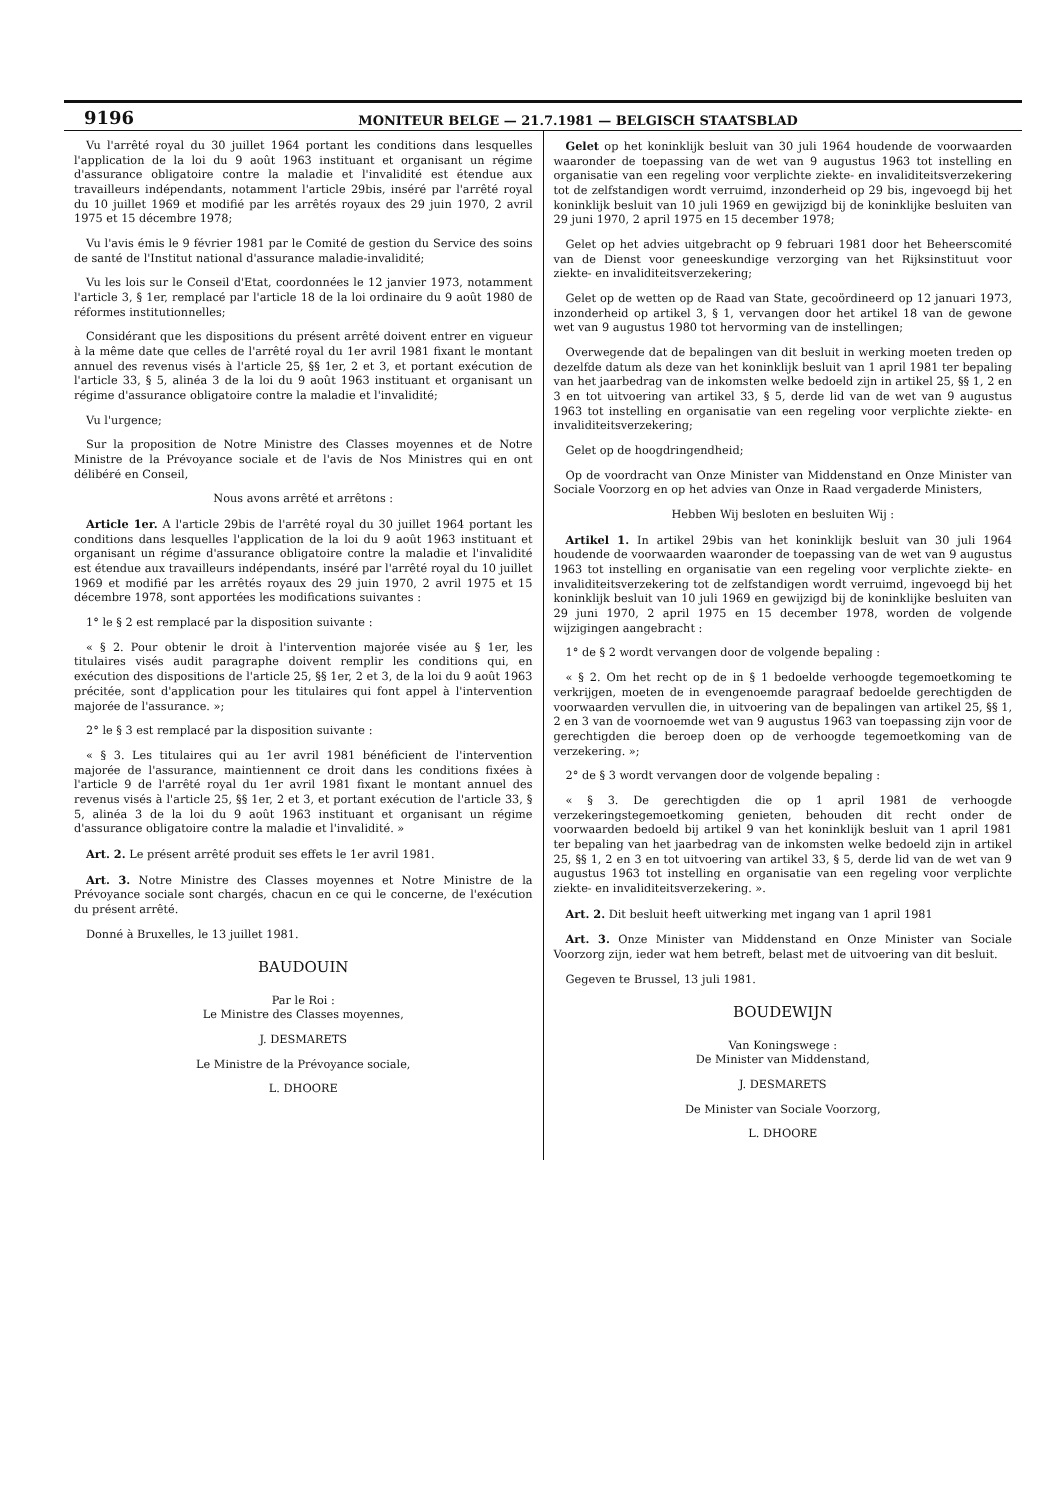9196 MONITEUR BELGE — 21.7.1981 — BELGISCH STAATSBLAD
Vu l'arrêté royal du 30 juillet 1964 portant les conditions dans lesquelles l'application de la loi du 9 août 1963 instituant et organisant un régime d'assurance obligatoire contre la maladie et l'invalidité est étendue aux travailleurs indépendants, notamment l'article 29bis, inséré par l'arrêté royal du 10 juillet 1969 et modifié par les arrêtés royaux des 29 juin 1970, 2 avril 1975 et 15 décembre 1978;
Vu l'avis émis le 9 février 1981 par le Comité de gestion du Service des soins de santé de l'Institut national d'assurance maladie-invalidité;
Vu les lois sur le Conseil d'Etat, coordonnées le 12 janvier 1973, notamment l'article 3, § 1er, remplacé par l'article 18 de la loi ordinaire du 9 août 1980 de réformes institutionnelles;
Considérant que les dispositions du présent arrêté doivent entrer en vigueur à la même date que celles de l'arrêté royal du 1er avril 1981 fixant le montant annuel des revenus visés à l'article 25, §§ 1er, 2 et 3, et portant exécution de l'article 33, § 5, alinéa 3 de la loi du 9 août 1963 instituant et organisant un régime d'assurance obligatoire contre la maladie et l'invalidité;
Vu l'urgence;
Sur la proposition de Notre Ministre des Classes moyennes et de Notre Ministre de la Prévoyance sociale et de l'avis de Nos Ministres qui en ont délibéré en Conseil,
Nous avons arrêté et arrêtons :
Article 1er. A l'article 29bis de l'arrêté royal du 30 juillet 1964 portant les conditions dans lesquelles l'application de la loi du 9 août 1963 instituant et organisant un régime d'assurance obligatoire contre la maladie et l'invalidité est étendue aux travailleurs indépendants, inséré par l'arrêté royal du 10 juillet 1969 et modifié par les arrêtés royaux des 29 juin 1970, 2 avril 1975 et 15 décembre 1978, sont apportées les modifications suivantes :
1° le § 2 est remplacé par la disposition suivante :
« § 2. Pour obtenir le droit à l'intervention majorée visée au § 1er, les titulaires visés audit paragraphe doivent remplir les conditions qui, en exécution des dispositions de l'article 25, §§ 1er, 2 et 3, de la loi du 9 août 1963 précitée, sont d'application pour les titulaires qui font appel à l'intervention majorée de l'assurance. »;
2° le § 3 est remplacé par la disposition suivante :
« § 3. Les titulaires qui au 1er avril 1981 bénéficient de l'intervention majorée de l'assurance, maintiennent ce droit dans les conditions fixées à l'article 9 de l'arrêté royal du 1er avril 1981 fixant le montant annuel des revenus visés à l'article 25, §§ 1er, 2 et 3, et portant exécution de l'article 33, § 5, alinéa 3 de la loi du 9 août 1963 instituant et organisant un régime d'assurance obligatoire contre la maladie et l'invalidité. »
Art. 2. Le présent arrêté produit ses effets le 1er avril 1981.
Art. 3. Notre Ministre des Classes moyennes et Notre Ministre de la Prévoyance sociale sont chargés, chacun en ce qui le concerne, de l'exécution du présent arrêté.
Donné à Bruxelles, le 13 juillet 1981.
BAUDOUIN
Par le Roi :
Le Ministre des Classes moyennes,
J. DESMARETS
Le Ministre de la Prévoyance sociale,
L. DHOORE
Gelet op het koninklijk besluit van 30 juli 1964 houdende de voorwaarden waaronder de toepassing van de wet van 9 augustus 1963 tot instelling en organisatie van een regeling voor verplichte ziekte- en invaliditeitsverzekering tot de zelfstandigen wordt verruimd, inzonderheid op 29 bis, ingevoegd bij het koninklijk besluit van 10 juli 1969 en gewijzigd bij de koninklijke besluiten van 29 juni 1970, 2 april 1975 en 15 december 1978;
Gelet op het advies uitgebracht op 9 februari 1981 door het Beheerscomité van de Dienst voor geneeskundige verzorging van het Rijksinstituut voor ziekte- en invaliditeitsverzekering;
Gelet op de wetten op de Raad van State, gecoördineerd op 12 januari 1973, inzonderheid op artikel 3, § 1, vervangen door het artikel 18 van de gewone wet van 9 augustus 1980 tot hervorming van de instellingen;
Overwegende dat de bepalingen van dit besluit in werking moeten treden op dezelfde datum als deze van het koninklijk besluit van 1 april 1981 ter bepaling van het jaarbedrag van de inkomsten welke bedoeld zijn in artikel 25, §§ 1, 2 en 3 en tot uitvoering van artikel 33, § 5, derde lid van de wet van 9 augustus 1963 tot instelling en organisatie van een regeling voor verplichte ziekte- en invaliditeitsverzekering;
Gelet op de hoogdringendheid;
Op de voordracht van Onze Minister van Middenstand en Onze Minister van Sociale Voorzorg en op het advies van Onze in Raad vergaderde Ministers,
Hebben Wij besloten en besluiten Wij :
Artikel 1. In artikel 29bis van het koninklijk besluit van 30 juli 1964 houdende de voorwaarden waaronder de toepassing van de wet van 9 augustus 1963 tot instelling en organisatie van een regeling voor verplichte ziekte- en invaliditeitsverzekering tot de zelfstandigen wordt verruimd, ingevoegd bij het koninklijk besluit van 10 juli 1969 en gewijzigd bij de koninklijke besluiten van 29 juni 1970, 2 april 1975 en 15 december 1978, worden de volgende wijzigingen aangebracht :
1° de § 2 wordt vervangen door de volgende bepaling :
« § 2. Om het recht op de in § 1 bedoelde verhoogde tegemoetkoming te verkrijgen, moeten de in evengenoemde paragraaf bedoelde gerechtigden de voorwaarden vervullen die, in uitvoering van de bepalingen van artikel 25, §§ 1, 2 en 3 van de voornoemde wet van 9 augustus 1963 van toepassing zijn voor de gerechtigden die beroep doen op de verhoogde tegemoetkoming van de verzekering. »;
2° de § 3 wordt vervangen door de volgende bepaling :
« § 3. De gerechtigden die op 1 april 1981 de verhoogde verzekeringstegemoetkoming genieten, behouden dit recht onder de voorwaarden bedoeld bij artikel 9 van het koninklijk besluit van 1 april 1981 ter bepaling van het jaarbedrag van de inkomsten welke bedoeld zijn in artikel 25, §§ 1, 2 en 3 en tot uitvoering van artikel 33, § 5, derde lid van de wet van 9 augustus 1963 tot instelling en organisatie van een regeling voor verplichte ziekte- en invaliditeitsverzekering. ».
Art. 2. Dit besluit heeft uitwerking met ingang van 1 april 1981
Art. 3. Onze Minister van Middenstand en Onze Minister van Sociale Voorzorg zijn, ieder wat hem betreft, belast met de uitvoering van dit besluit.
Gegeven te Brussel, 13 juli 1981.
BOUDEWIJN
Van Koningswege :
De Minister van Middenstand,
J. DESMARETS
De Minister van Sociale Voorzorg,
L. DHOORE